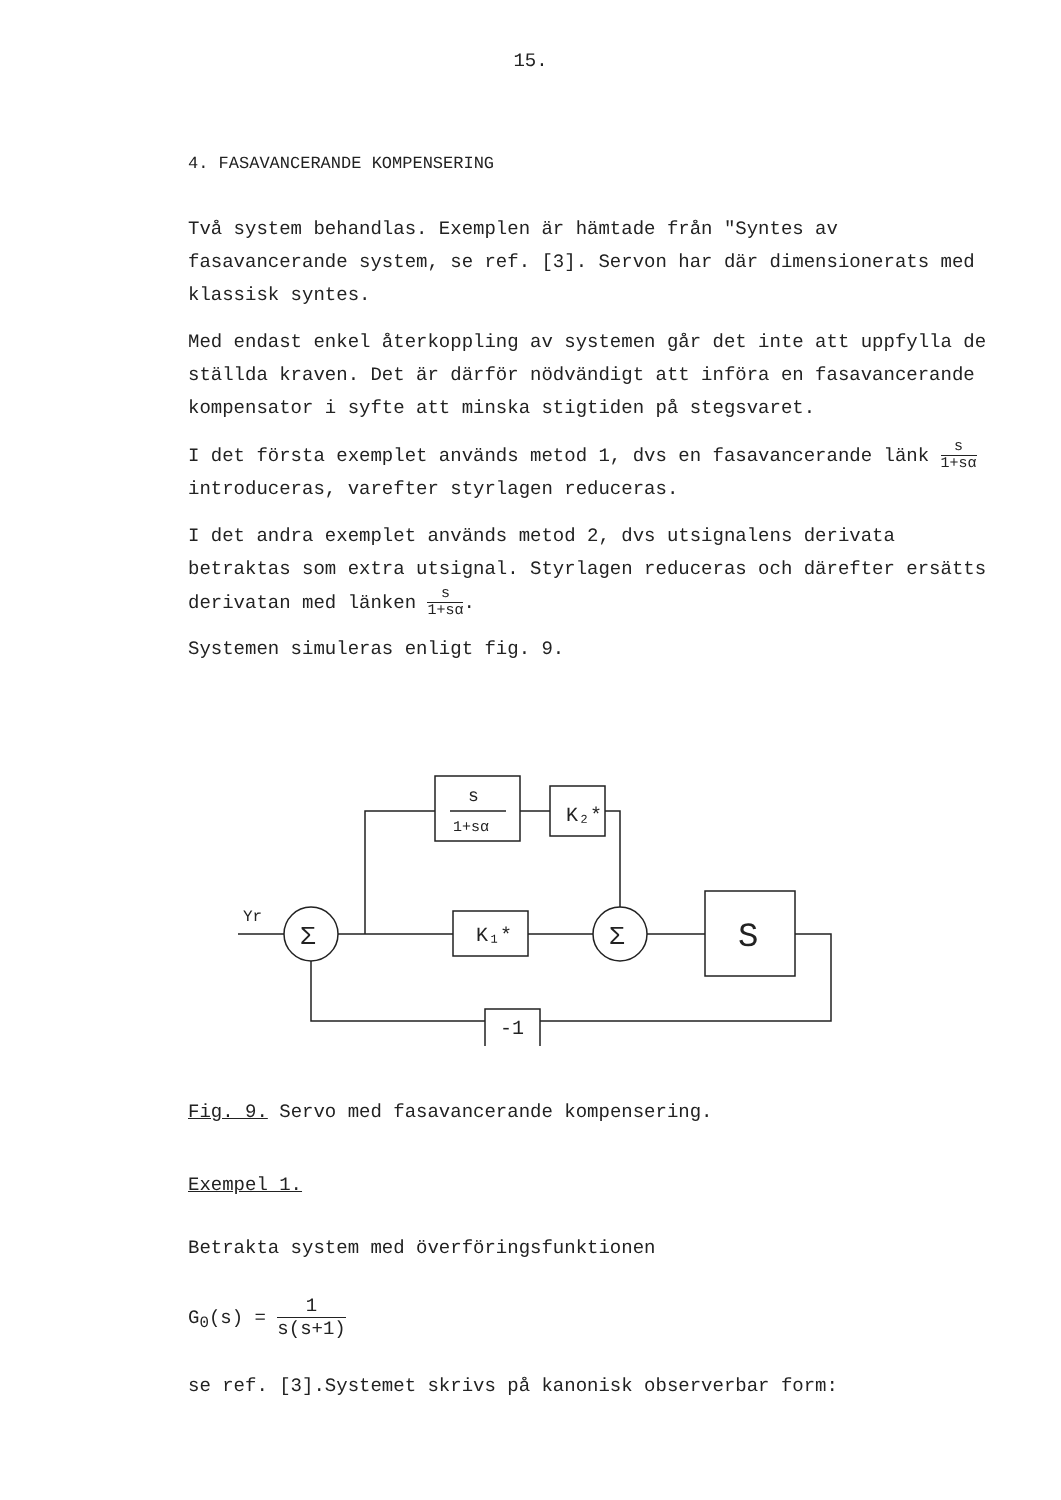15.
4. FASAVANCERANDE KOMPENSERING
Två system behandlas. Exemplen är hämtade från "Syntes av fasavancerande system, se ref. [3]. Servon har där dimensionerats med klassisk syntes.
Med endast enkel återkoppling av systemen går det inte att uppfylla de ställda kraven. Det är därför nödvändigt att införa en fasavancerande kompensator i syfte att minska stigtiden på stegsvaret.
I det första exemplet används metod 1, dvs en fasavancerande länk s 1+sα introduceras, varefter styrlagen reduceras.
I det andra exemplet används metod 2, dvs utsignalens derivata betraktas som extra utsignal. Styrlagen reduceras och därefter ersätts derivatan med länken s 1+sα.
Systemen simuleras enligt fig. 9.
s
1+sα
K₂*
K₁*
Σ
Σ
S
-1
Yr
Fig. 9. Servo med fasavancerande kompensering.
Exempel 1.
Betrakta system med överföringsfunktionen
G<sub>0</sub>(s) = 1 s(s+1)
se ref. [3].Systemet skrivs på kanonisk observerbar form: